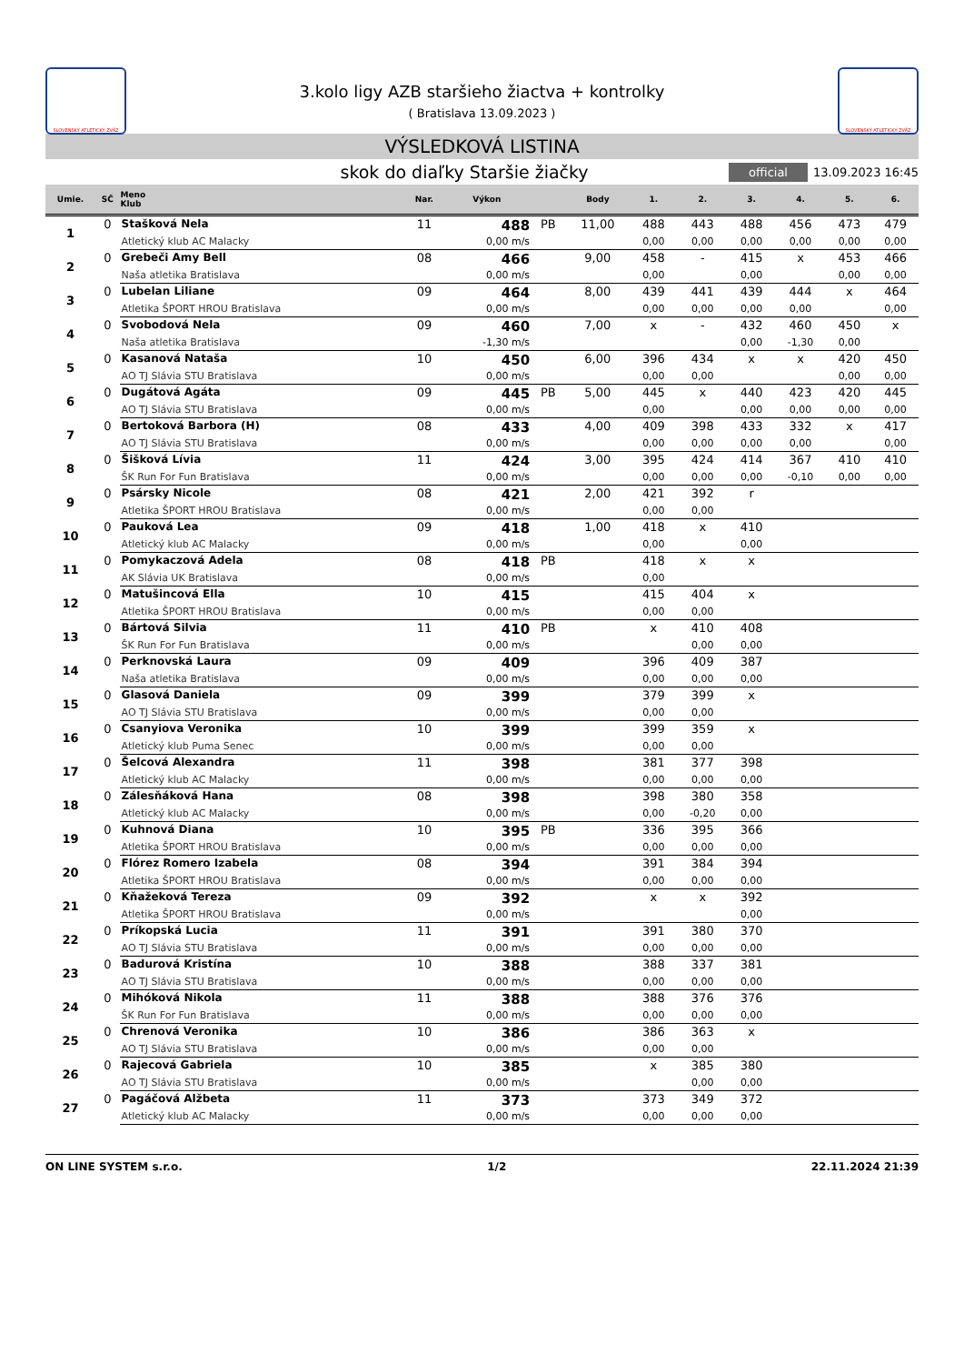SLOVENSKÝ ATLETICKÝ ZVÄZ
3.kolo ligy AZB staršieho žiactva + kontrolky
( Bratislava 13.09.2023 )
SLOVENSKÝ ATLETICKÝ ZVÄZ
VÝSLEDKOVÁ LISTINA
skok do diaľky Staršie žiačky
official 13.09.2023 16:45
| Umie. | SČ | Meno Klub | Nar. | Výkon | | Body | 1. | 2. | 3. | 4. | 5. | 6. |
| --- | --- | --- | --- | --- | --- | --- | --- | --- | --- | --- | --- | --- |
| 1 | 0 | Stašková Nela | 11 | 488 | PB | 11,00 | 488 | 443 | 488 | 456 | 473 | 479 |
| | | Atletický klub AC Malacky | | 0,00 m/s | | | 0,00 | 0,00 | 0,00 | 0,00 | 0,00 | 0,00 |
| 2 | 0 | Grebeči Amy Bell | 08 | 466 | | 9,00 | 458 | - | 415 | x | 453 | 466 |
| | | Naša atletika Bratislava | | 0,00 m/s | | | 0,00 | | 0,00 | | 0,00 | 0,00 |
| 3 | 0 | Lubelan Liliane | 09 | 464 | | 8,00 | 439 | 441 | 439 | 444 | x | 464 |
| | | Atletika ŠPORT HROU Bratislava | | 0,00 m/s | | | 0,00 | 0,00 | 0,00 | 0,00 | | 0,00 |
| 4 | 0 | Svobodová Nela | 09 | 460 | | 7,00 | x | - | 432 | 460 | 450 | x |
| | | Naša atletika Bratislava | | -1,30 m/s | | | | | 0,00 | -1,30 | 0,00 | |
| 5 | 0 | Kasanová Nataša | 10 | 450 | | 6,00 | 396 | 434 | x | x | 420 | 450 |
| | | AO TJ Slávia STU Bratislava | | 0,00 m/s | | | 0,00 | 0,00 | | | 0,00 | 0,00 |
| 6 | 0 | Dugátová Agáta | 09 | 445 | PB | 5,00 | 445 | x | 440 | 423 | 420 | 445 |
| | | AO TJ Slávia STU Bratislava | | 0,00 m/s | | | 0,00 | | 0,00 | 0,00 | 0,00 | 0,00 |
| 7 | 0 | Bertoková Barbora (H) | 08 | 433 | | 4,00 | 409 | 398 | 433 | 332 | x | 417 |
| | | AO TJ Slávia STU Bratislava | | 0,00 m/s | | | 0,00 | 0,00 | 0,00 | 0,00 | | 0,00 |
| 8 | 0 | Šišková Lívia | 11 | 424 | | 3,00 | 395 | 424 | 414 | 367 | 410 | 410 |
| | | ŠK Run For Fun Bratislava | | 0,00 m/s | | | 0,00 | 0,00 | 0,00 | -0,10 | 0,00 | 0,00 |
| 9 | 0 | Psársky Nicole | 08 | 421 | | 2,00 | 421 | 392 | r | | | |
| | | Atletika ŠPORT HROU Bratislava | | 0,00 m/s | | | 0,00 | 0,00 | | | | |
| 10 | 0 | Pauková Lea | 09 | 418 | | 1,00 | 418 | x | 410 | | | |
| | | Atletický klub AC Malacky | | 0,00 m/s | | | 0,00 | | 0,00 | | | |
| 11 | 0 | Pomykaczová Adela | 08 | 418 | PB | | 418 | x | x | | | |
| | | AK Slávia UK Bratislava | | 0,00 m/s | | | 0,00 | | | | | |
| 12 | 0 | Matušincová Ella | 10 | 415 | | | 415 | 404 | x | | | |
| | | Atletika ŠPORT HROU Bratislava | | 0,00 m/s | | | 0,00 | 0,00 | | | | |
| 13 | 0 | Bártová Silvia | 11 | 410 | PB | | x | 410 | 408 | | | |
| | | ŠK Run For Fun Bratislava | | 0,00 m/s | | | | 0,00 | 0,00 | | | |
| 14 | 0 | Perknovská Laura | 09 | 409 | | | 396 | 409 | 387 | | | |
| | | Naša atletika Bratislava | | 0,00 m/s | | | 0,00 | 0,00 | 0,00 | | | |
| 15 | 0 | Glasová Daniela | 09 | 399 | | | 379 | 399 | x | | | |
| | | AO TJ Slávia STU Bratislava | | 0,00 m/s | | | 0,00 | 0,00 | | | | |
| 16 | 0 | Csanyiova Veronika | 10 | 399 | | | 399 | 359 | x | | | |
| | | Atletický klub Puma Senec | | 0,00 m/s | | | 0,00 | 0,00 | | | | |
| 17 | 0 | Šelcová Alexandra | 11 | 398 | | | 381 | 377 | 398 | | | |
| | | Atletický klub AC Malacky | | 0,00 m/s | | | 0,00 | 0,00 | 0,00 | | | |
| 18 | 0 | Zálesňáková Hana | 08 | 398 | | | 398 | 380 | 358 | | | |
| | | Atletický klub AC Malacky | | 0,00 m/s | | | 0,00 | -0,20 | 0,00 | | | |
| 19 | 0 | Kuhnová Diana | 10 | 395 | PB | | 336 | 395 | 366 | | | |
| | | Atletika ŠPORT HROU Bratislava | | 0,00 m/s | | | 0,00 | 0,00 | 0,00 | | | |
| 20 | 0 | Flórez Romero Izabela | 08 | 394 | | | 391 | 384 | 394 | | | |
| | | Atletika ŠPORT HROU Bratislava | | 0,00 m/s | | | 0,00 | 0,00 | 0,00 | | | |
| 21 | 0 | Kňažeková Tereza | 09 | 392 | | | x | x | 392 | | | |
| | | Atletika ŠPORT HROU Bratislava | | 0,00 m/s | | | | | 0,00 | | | |
| 22 | 0 | Príkopská Lucia | 11 | 391 | | | 391 | 380 | 370 | | | |
| | | AO TJ Slávia STU Bratislava | | 0,00 m/s | | | 0,00 | 0,00 | 0,00 | | | |
| 23 | 0 | Badurová Kristína | 10 | 388 | | | 388 | 337 | 381 | | | |
| | | AO TJ Slávia STU Bratislava | | 0,00 m/s | | | 0,00 | 0,00 | 0,00 | | | |
| 24 | 0 | Mihóková Nikola | 11 | 388 | | | 388 | 376 | 376 | | | |
| | | ŠK Run For Fun Bratislava | | 0,00 m/s | | | 0,00 | 0,00 | 0,00 | | | |
| 25 | 0 | Chrenová Veronika | 10 | 386 | | | 386 | 363 | x | | | |
| | | AO TJ Slávia STU Bratislava | | 0,00 m/s | | | 0,00 | 0,00 | | | | |
| 26 | 0 | Rajecová Gabriela | 10 | 385 | | | x | 385 | 380 | | | |
| | | AO TJ Slávia STU Bratislava | | 0,00 m/s | | | | 0,00 | 0,00 | | | |
| 27 | 0 | Pagáčová Alžbeta | 11 | 373 | | | 373 | 349 | 372 | | | |
| | | Atletický klub AC Malacky | | 0,00 m/s | | | 0,00 | 0,00 | 0,00 | | | |
ON LINE SYSTEM s.r.o. 1/2 22.11.2024 21:39